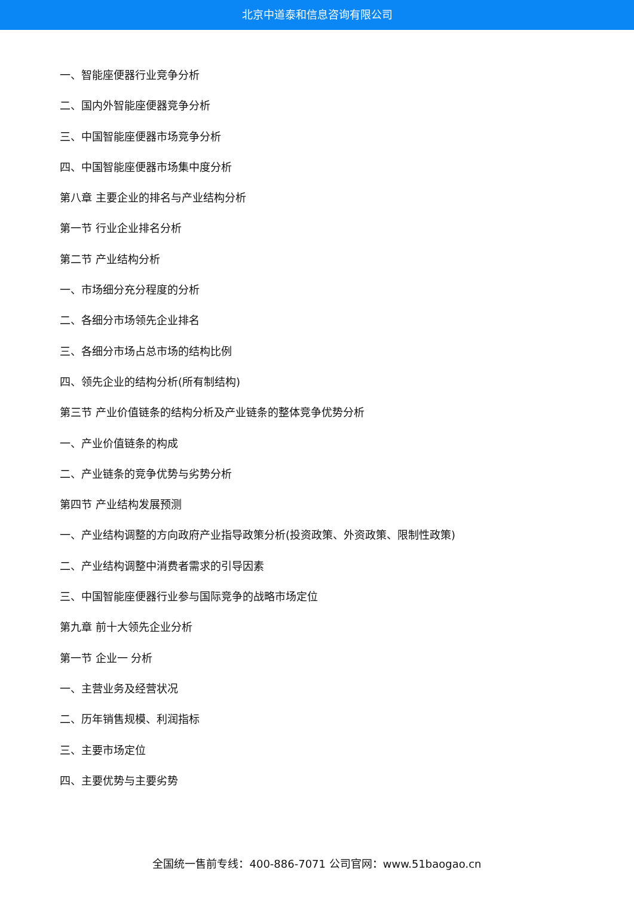北京中道泰和信息咨询有限公司
一、智能座便器行业竞争分析
二、国内外智能座便器竞争分析
三、中国智能座便器市场竞争分析
四、中国智能座便器市场集中度分析
第八章 主要企业的排名与产业结构分析
第一节 行业企业排名分析
第二节 产业结构分析
一、市场细分充分程度的分析
二、各细分市场领先企业排名
三、各细分市场占总市场的结构比例
四、领先企业的结构分析(所有制结构)
第三节 产业价值链条的结构分析及产业链条的整体竞争优势分析
一、产业价值链条的构成
二、产业链条的竞争优势与劣势分析
第四节 产业结构发展预测
一、产业结构调整的方向政府产业指导政策分析(投资政策、外资政策、限制性政策)
二、产业结构调整中消费者需求的引导因素
三、中国智能座便器行业参与国际竞争的战略市场定位
第九章 前十大领先企业分析
第一节 企业一 分析
一、主营业务及经营状况
二、历年销售规模、利润指标
三、主要市场定位
四、主要优势与主要劣势
全国统一售前专线：400-886-7071 公司官网：www.51baogao.cn